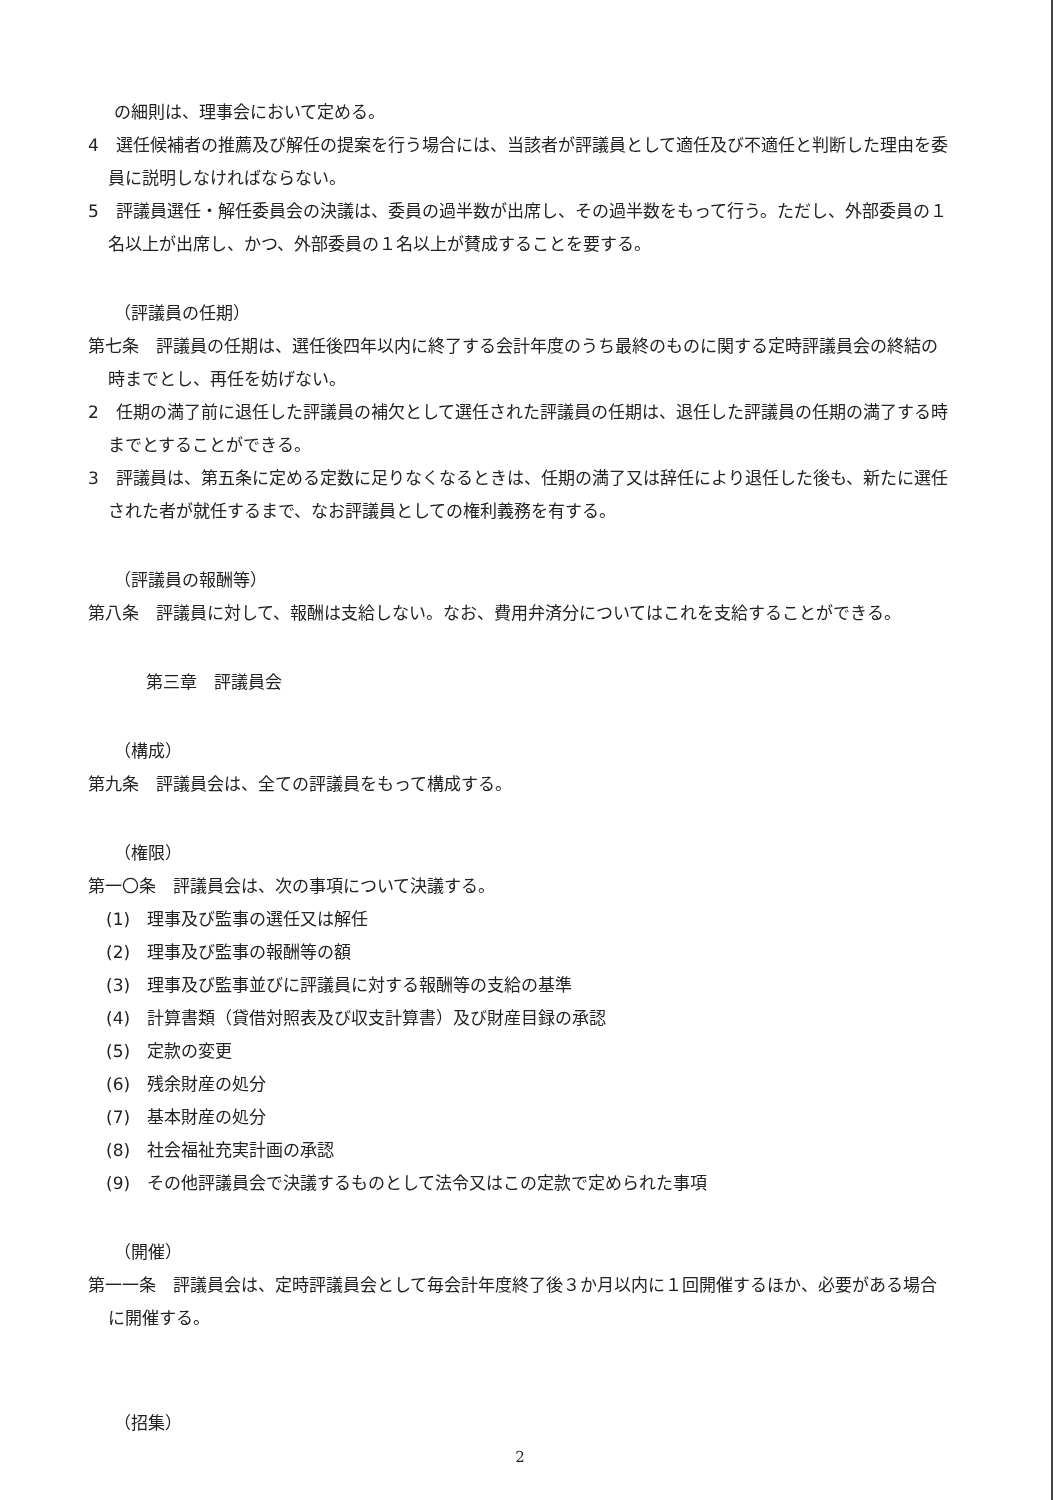の細則は、理事会において定める。
4　選任候補者の推薦及び解任の提案を行う場合には、当該者が評議員として適任及び不適任と判断した理由を委員に説明しなければならない。
5　評議員選任・解任委員会の決議は、委員の過半数が出席し、その過半数をもって行う。ただし、外部委員の１名以上が出席し、かつ、外部委員の１名以上が賛成することを要する。
（評議員の任期）
第七条　評議員の任期は、選任後四年以内に終了する会計年度のうち最終のものに関する定時評議員会の終結の時までとし、再任を妨げない。
2　任期の満了前に退任した評議員の補欠として選任された評議員の任期は、退任した評議員の任期の満了する時までとすることができる。
3　評議員は、第五条に定める定数に足りなくなるときは、任期の満了又は辞任により退任した後も、新たに選任された者が就任するまで、なお評議員としての権利義務を有する。
（評議員の報酬等）
第八条　評議員に対して、報酬は支給しない。なお、費用弁済分についてはこれを支給することができる。
第三章　評議員会
（構成）
第九条　評議員会は、全ての評議員をもって構成する。
（権限）
第一〇条　評議員会は、次の事項について決議する。
(1)　理事及び監事の選任又は解任
(2)　理事及び監事の報酬等の額
(3)　理事及び監事並びに評議員に対する報酬等の支給の基準
(4)　計算書類（貸借対照表及び収支計算書）及び財産目録の承認
(5)　定款の変更
(6)　残余財産の処分
(7)　基本財産の処分
(8)　社会福祉充実計画の承認
(9)　その他評議員会で決議するものとして法令又はこの定款で定められた事項
（開催）
第一一条　評議員会は、定時評議員会として毎会計年度終了後３か月以内に１回開催するほか、必要がある場合に開催する。
（招集）
2